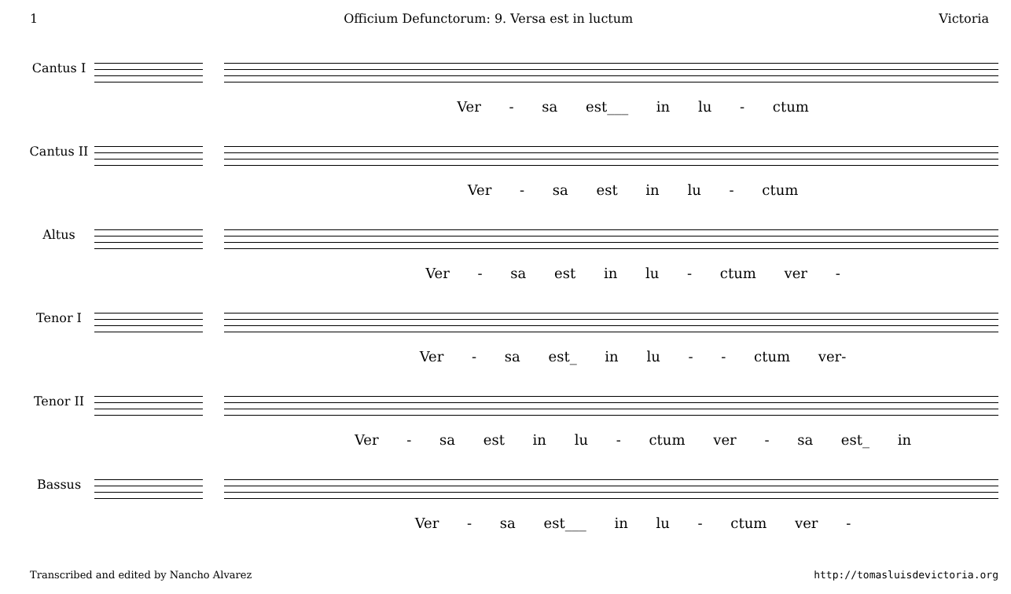1 Officium Defunctorum: 9. Versa est in luctum Victoria
Cantus I
Ver - sa est___ in lu - ctum
Cantus II
Ver - sa est in lu - ctum
Altus
Ver - sa est in lu - ctum ver -
Tenor I
Ver - sa est_ in lu - - ctum ver-
Tenor II
Ver - sa est in lu - ctum ver - sa est_ in
Bassus
Ver - sa est___ in lu - ctum ver -
Transcribed and edited by Nancho Alvarez http://tomasluisdevictoria.org